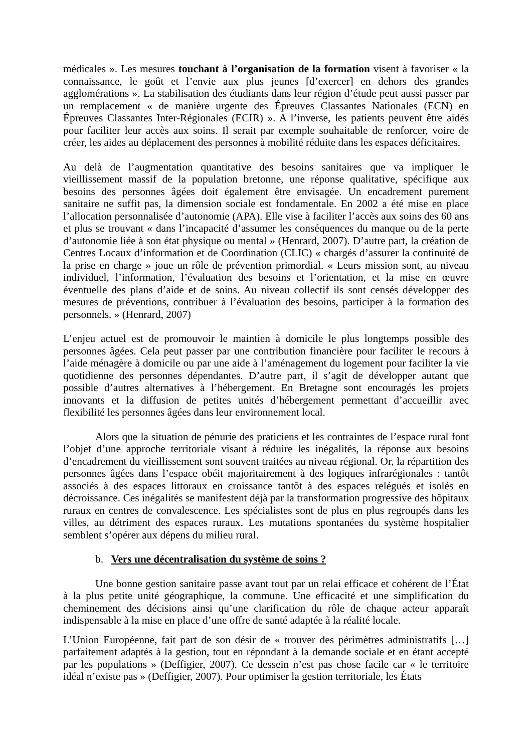médicales ». Les mesures touchant à l’organisation de la formation visent à favoriser « la connaissance, le goût et l’envie aux plus jeunes [d’exercer] en dehors des grandes agglomérations ». La stabilisation des étudiants dans leur région d’étude peut aussi passer par un remplacement « de manière urgente des Épreuves Classantes Nationales (ECN) en Épreuves Classantes Inter-Régionales (ECIR) ». A l’inverse, les patients peuvent être aidés pour faciliter leur accès aux soins. Il serait par exemple souhaitable de renforcer, voire de créer, les aides au déplacement des personnes à mobilité réduite dans les espaces déficitaires.
Au delà de l’augmentation quantitative des besoins sanitaires que va impliquer le vieillissement massif de la population bretonne, une réponse qualitative, spécifique aux besoins des personnes âgées doit également être envisagée. Un encadrement purement sanitaire ne suffit pas, la dimension sociale est fondamentale. En 2002 a été mise en place l’allocation personnalisée d’autonomie (APA). Elle vise à faciliter l’accès aux soins des 60 ans et plus se trouvant « dans l’incapacité d’assumer les conséquences du manque ou de la perte d’autonomie liée à son état physique ou mental » (Henrard, 2007). D’autre part, la création de Centres Locaux d’information et de Coordination (CLIC) « chargés d’assurer la continuité de la prise en charge » joue un rôle de prévention primordial. « Leurs mission sont, au niveau individuel, l’information, l’évaluation des besoins et l’orientation, et la mise en œuvre éventuelle des plans d’aide et de soins. Au niveau collectif ils sont censés développer des mesures de préventions, contribuer à l’évaluation des besoins, participer à la formation des personnels. » (Henrard, 2007)
L’enjeu actuel est de promouvoir le maintien à domicile le plus longtemps possible des personnes âgées. Cela peut passer par une contribution financière pour faciliter le recours à l’aide ménagère à domicile ou par une aide à l’aménagement du logement pour faciliter la vie quotidienne des personnes dépendantes. D’autre part, il s’agit de développer autant que possible d’autres alternatives à l’hébergement. En Bretagne sont encouragés les projets innovants et la diffusion de petites unités d’hébergement permettant d’accueillir avec flexibilité les personnes âgées dans leur environnement local.
Alors que la situation de pénurie des praticiens et les contraintes de l’espace rural font l’objet d’une approche territoriale visant à réduire les inégalités, la réponse aux besoins d’encadrement du vieillissement sont souvent traitées au niveau régional. Or, la répartition des personnes âgées dans l’espace obéit majoritairement à des logiques infrarégionales : tantôt associés à des espaces littoraux en croissance tantôt à des espaces relégués et isolés en décroissance. Ces inégalités se manifestent déjà par la transformation progressive des hôpitaux ruraux en centres de convalescence. Les spécialistes sont de plus en plus regroupés dans les villes, au détriment des espaces ruraux. Les mutations spontanées du système hospitalier semblent s’opérer aux dépens du milieu rural.
b. Vers une décentralisation du système de soins ?
Une bonne gestion sanitaire passe avant tout par un relai efficace et cohérent de l’État à la plus petite unité géographique, la commune. Une efficacité et une simplification du cheminement des décisions ainsi qu’une clarification du rôle de chaque acteur apparaît indispensable à la mise en place d’une offre de santé adaptée à la réalité locale.
L’Union Européenne, fait part de son désir de « trouver des périmètres administratifs […] parfaitement adaptés à la gestion, tout en répondant à la demande sociale et en étant accepté par les populations » (Deffigier, 2007). Ce dessein n’est pas chose facile car « le territoire idéal n’existe pas » (Deffigier, 2007). Pour optimiser la gestion territoriale, les États